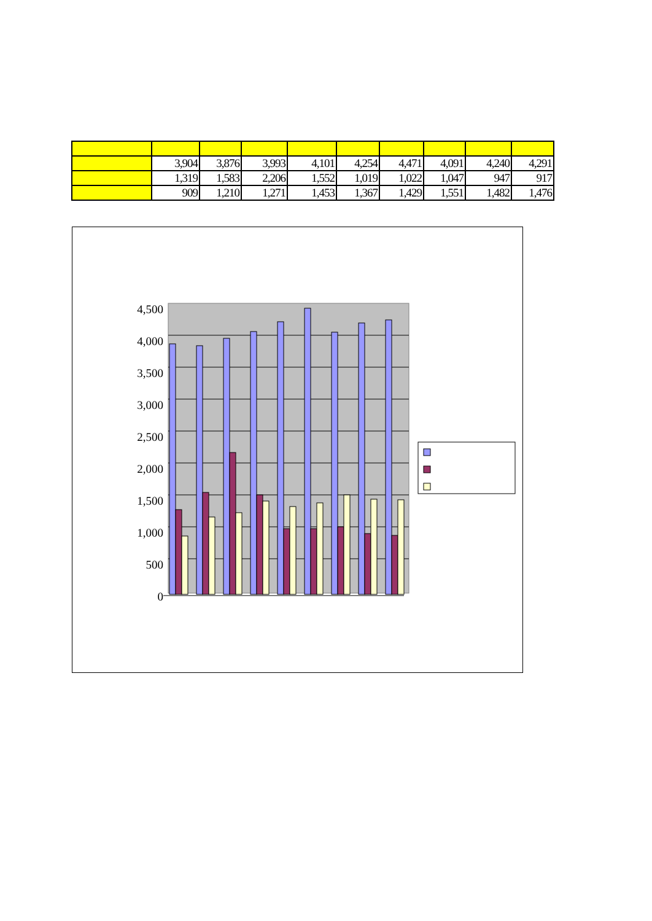| | 3,904 | 3,876 | 3,993 | 4,101 | 4,254 | 4,471 | 4,091 | 4,240 | 4,291 |
| | 1,319 | 1,583 | 2,206 | 1,552 | 1,019 | 1,022 | 1,047 | 947 | 917 |
| | 909 | 1,210 | 1,271 | 1,453 | 1,367 | 1,429 | 1,551 | 1,482 | 1,476 |
4,500
4,000
3,500
3,000
2,500
2,000
1,500
1,000
500
0